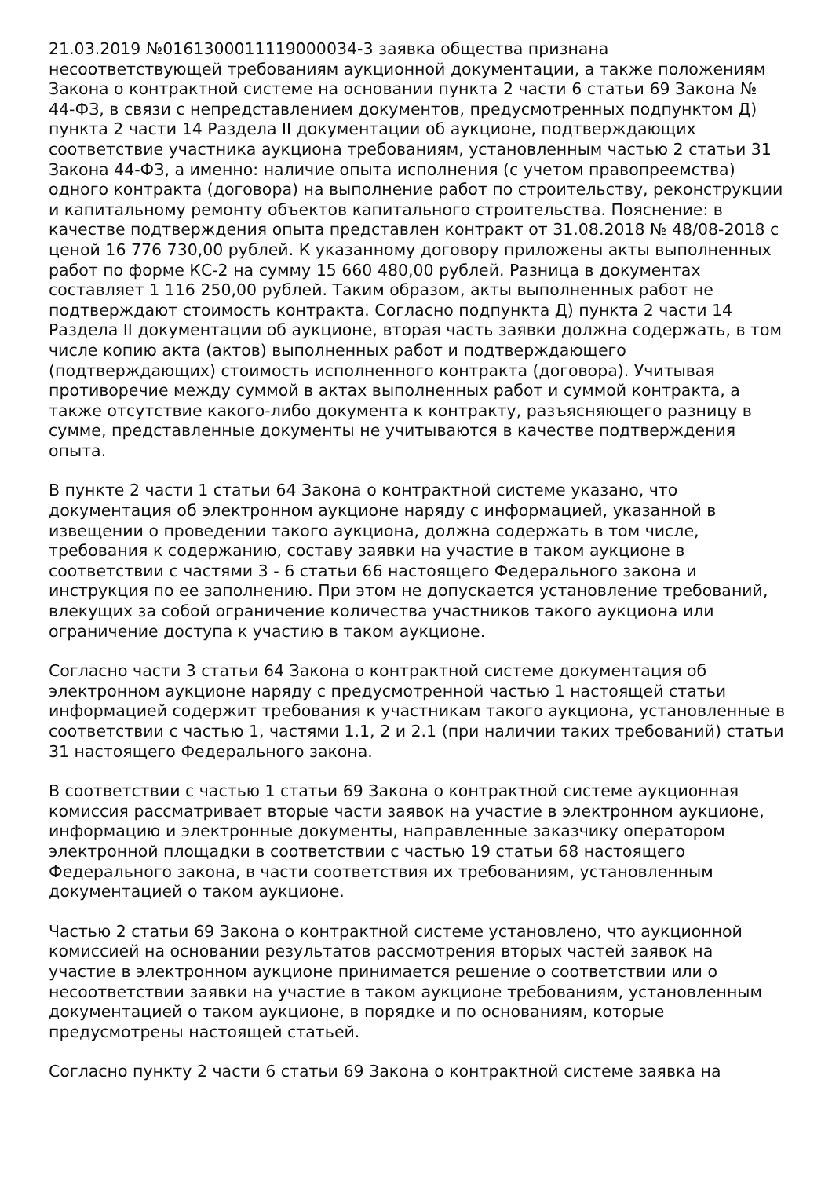21.03.2019 №0161300011119000034-3 заявка общества признана несоответствующей требованиям аукционной документации, а также положениям Закона о контрактной системе на основании пункта 2 части 6 статьи 69 Закона № 44-ФЗ, в связи с непредставлением документов, предусмотренных подпунктом Д) пункта 2 части 14 Раздела II документации об аукционе, подтверждающих соответствие участника аукциона требованиям, установленным частью 2 статьи 31 Закона 44-ФЗ, а именно: наличие опыта исполнения (с учетом правопреемства) одного контракта (договора) на выполнение работ по строительству, реконструкции и капитальному ремонту объектов капитального строительства. Пояснение: в качестве подтверждения опыта представлен контракт от 31.08.2018 № 48/08-2018 с ценой 16 776 730,00 рублей. К указанному договору приложены акты выполненных работ по форме КС-2 на сумму 15 660 480,00 рублей. Разница в документах составляет 1 116 250,00 рублей. Таким образом, акты выполненных работ не подтверждают стоимость контракта. Согласно подпункта Д) пункта 2 части 14 Раздела II документации об аукционе, вторая часть заявки должна содержать, в том числе копию акта (актов) выполненных работ и подтверждающего (подтверждающих) стоимость исполненного контракта (договора). Учитывая противоречие между суммой в актах выполненных работ и суммой контракта, а также отсутствие какого-либо документа к контракту, разъясняющего разницу в сумме, представленные документы не учитываются в качестве подтверждения опыта.
В пункте 2 части 1 статьи 64 Закона о контрактной системе указано, что документация об электронном аукционе наряду с информацией, указанной в извещении о проведении такого аукциона, должна содержать в том числе, требования к содержанию, составу заявки на участие в таком аукционе в соответствии с частями 3 - 6 статьи 66 настоящего Федерального закона и инструкция по ее заполнению. При этом не допускается установление требований, влекущих за собой ограничение количества участников такого аукциона или ограничение доступа к участию в таком аукционе.
Согласно части 3 статьи 64 Закона о контрактной системе документация об электронном аукционе наряду с предусмотренной частью 1 настоящей статьи информацией содержит требования к участникам такого аукциона, установленные в соответствии с частью 1, частями 1.1, 2 и 2.1 (при наличии таких требований) статьи 31 настоящего Федерального закона.
В соответствии с частью 1 статьи 69 Закона о контрактной системе аукционная комиссия рассматривает вторые части заявок на участие в электронном аукционе, информацию и электронные документы, направленные заказчику оператором электронной площадки в соответствии с частью 19 статьи 68 настоящего Федерального закона, в части соответствия их требованиям, установленным документацией о таком аукционе.
Частью 2 статьи 69 Закона о контрактной системе установлено, что аукционной комиссией на основании результатов рассмотрения вторых частей заявок на участие в электронном аукционе принимается решение о соответствии или о несоответствии заявки на участие в таком аукционе требованиям, установленным документацией о таком аукционе, в порядке и по основаниям, которые предусмотрены настоящей статьей.
Согласно пункту 2 части 6 статьи 69 Закона о контрактной системе заявка на